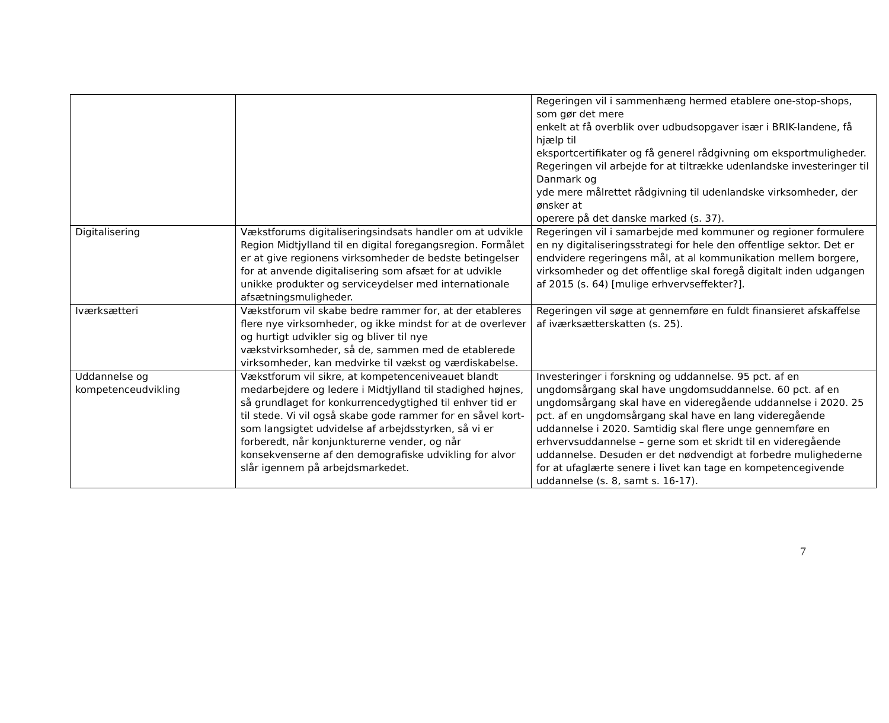| | | Regeringen vil i sammenhæng hermed etablere one-stop-shops, som gør det mere enkelt at få overblik over udbudsopgaver især i BRIK-landene, få hjælp til eksportcertifikater og få generel rådgivning om eksportmuligheder. Regeringen vil arbejde for at tiltrække udenlandske investeringer til Danmark og yde mere målrettet rådgivning til udenlandske virksomheder, der ønsker at operere på det danske marked (s. 37). |
| Digitalisering | Vækstforums digitaliseringsindsats handler om at udvikle Region Midtjylland til en digital foregangsregion. Formålet er at give regionens virksomheder de bedste betingelser for at anvende digitalisering som afsæt for at udvikle unikke produkter og serviceydelser med internationale afsætningsmuligheder. | Regeringen vil i samarbejde med kommuner og regioner formulere en ny digitaliseringsstrategi for hele den offentlige sektor. Det er endvidere regeringens mål, at al kommunikation mellem borgere, virksomheder og det offentlige skal foregå digitalt inden udgangen af 2015 (s. 64) [mulige erhvervseffekter?]. |
| Iværksætteri | Vækstforum vil skabe bedre rammer for, at der etableres flere nye virksomheder, og ikke mindst for at de overlever og hurtigt udvikler sig og bliver til nye vækstvirksomheder, så de, sammen med de etablerede virksomheder, kan medvirke til vækst og værdiskabelse. | Regeringen vil søge at gennemføre en fuldt finansieret afskaffelse af iværksætterskatten (s. 25). |
| Uddannelse og kompetenceudvikling | Vækstforum vil sikre, at kompetenceniveauet blandt medarbejdere og ledere i Midtjylland til stadighed højnes, så grundlaget for konkurrencedygtighed til enhver tid er til stede. Vi vil også skabe gode rammer for en såvel kort- som langsigtet udvidelse af arbejdsstyrken, så vi er forberedt, når konjunkturerne vender, og når konsekvenserne af den demografiske udvikling for alvor slår igennem på arbejdsmarkedet. | Investeringer i forskning og uddannelse. 95 pct. af en ungdomsårgang skal have ungdomsuddannelse. 60 pct. af en ungdomsårgang skal have en videregående uddannelse i 2020. 25 pct. af en ungdomsårgang skal have en lang videregående uddannelse i 2020. Samtidig skal flere unge gennemføre en erhvervsuddannelse – gerne som et skridt til en videregående uddannelse. Desuden er det nødvendigt at forbedre mulighederne for at ufaglærte senere i livet kan tage en kompetencegivende uddannelse (s. 8, samt s. 16-17). |
7